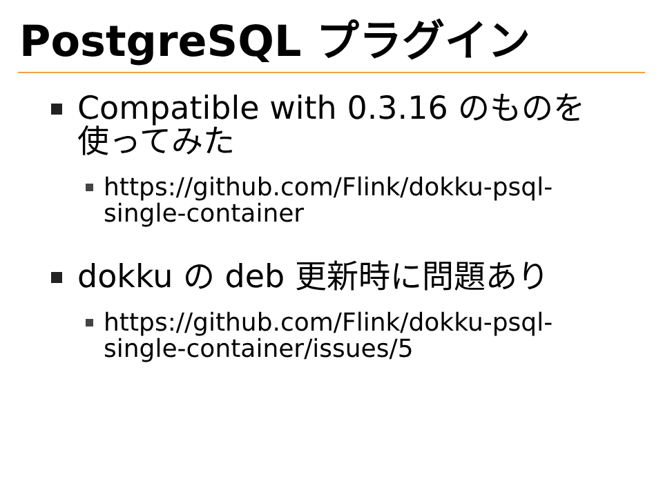PostgreSQL プラグイン
Compatible with 0.3.16 のものを使ってみた
https://github.com/Flink/dokku-psql-single-container
dokku の deb 更新時に問題あり
https://github.com/Flink/dokku-psql-single-container/issues/5